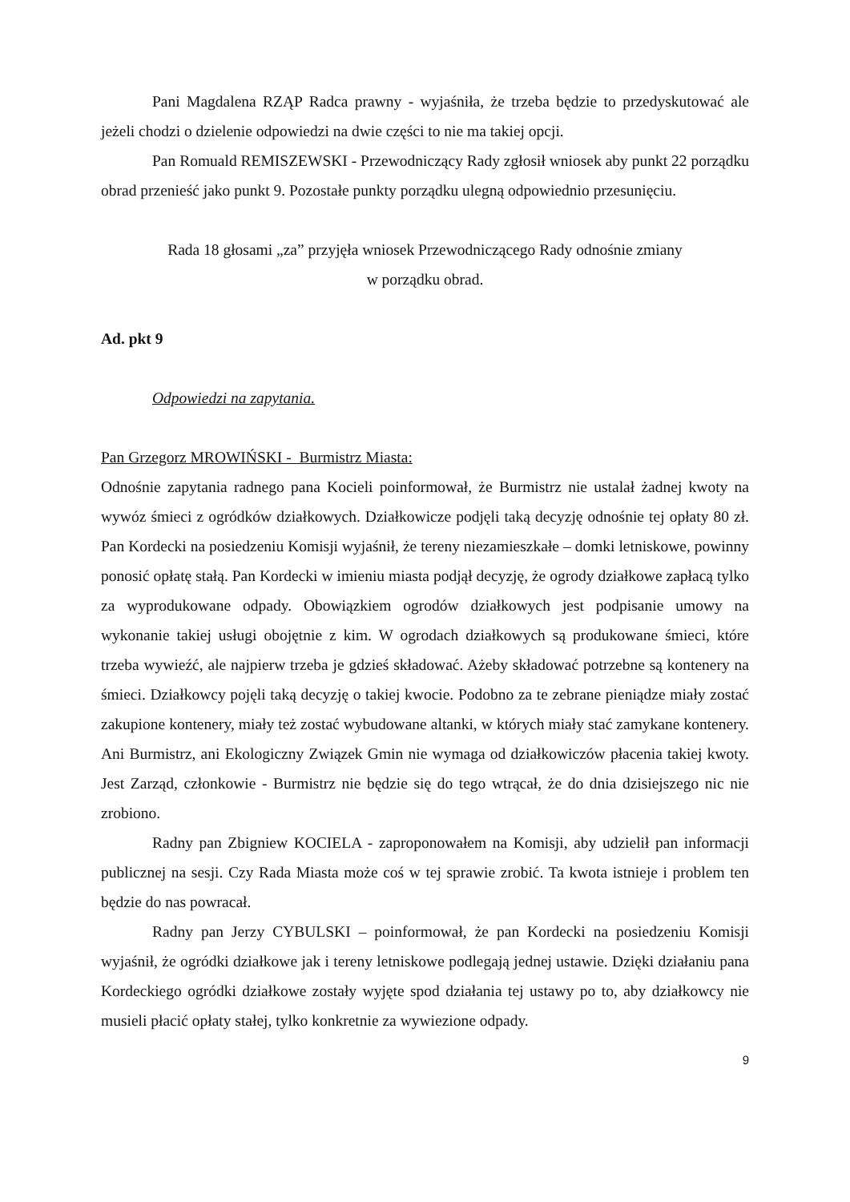Pani Magdalena RZĄP Radca prawny - wyjaśniła, że trzeba będzie to przedyskutować ale jeżeli chodzi o dzielenie odpowiedzi na dwie części to nie ma takiej opcji.
Pan Romuald REMISZEWSKI - Przewodniczący Rady zgłosił wniosek aby punkt 22 porządku obrad przenieść jako punkt 9. Pozostałe punkty porządku ulegną odpowiednio przesunięciu.
Rada 18 głosami „za” przyjęła wniosek Przewodniczącego Rady odnośnie zmiany
w porządku obrad.
Ad. pkt 9
Odpowiedzi na zapytania.
Pan Grzegorz MROWIŃSKI - Burmistrz Miasta:
Odnośnie zapytania radnego pana Kocieli poinformował, że Burmistrz nie ustalał żadnej kwoty na wywóz śmieci z ogródków działkowych. Działkowicze podjęli taką decyzję odnośnie tej opłaty 80 zł. Pan Kordecki na posiedzeniu Komisji wyjaśnił, że tereny niezamieszkałe – domki letniskowe, powinny ponosić opłatę stałą. Pan Kordecki w imieniu miasta podjął decyzję, że ogrody działkowe zapłacą tylko za wyprodukowane odpady. Obowiązkiem ogrodów działkowych jest podpisanie umowy na wykonanie takiej usługi obojętnie z kim. W ogrodach działkowych są produkowane śmieci, które trzeba wywieźć, ale najpierw trzeba je gdzieś składować. Ażeby składować potrzebne są kontenery na śmieci. Działkowcy pojęli taką decyzję o takiej kwocie. Podobno za te zebrane pieniądze miały zostać zakupione kontenery, miały też zostać wybudowane altanki, w których miały stać zamykane kontenery. Ani Burmistrz, ani Ekologiczny Związek Gmin nie wymaga od działkowiczów płacenia takiej kwoty. Jest Zarząd, członkowie - Burmistrz nie będzie się do tego wtrącał, że do dnia dzisiejszego nic nie zrobiono.
Radny pan Zbigniew KOCIELA - zaproponowałem na Komisji, aby udzielił pan informacji publicznej na sesji. Czy Rada Miasta może coś w tej sprawie zrobić. Ta kwota istnieje i problem ten będzie do nas powracał.
Radny pan Jerzy CYBULSKI – poinformował, że pan Kordecki na posiedzeniu Komisji wyjaśnił, że ogródki działkowe jak i tereny letniskowe podlegają jednej ustawie. Dzięki działaniu pana Kordeckiego ogródki działkowe zostały wyjęte spod działania tej ustawy po to, aby działkowcy nie musieli płacić opłaty stałej, tylko konkretnie za wywiezione odpady.
9